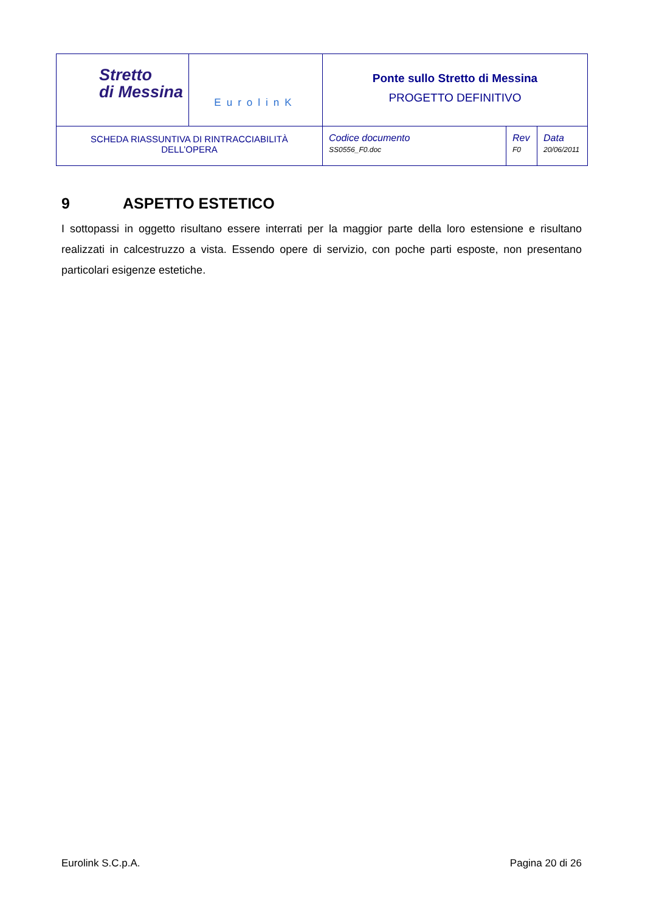| Stretto di Messina | EurolinK | Ponte sullo Stretto di Messina PROGETTO DEFINITIVO | | |
| SCHEDA RIASSUNTIVA DI RINTRACCIABILITÀ DELL’OPERA | | Codice documento SS0556_F0.doc | Rev F0 | Data 20/06/2011 |
9 ASPETTO ESTETICO
I sottopassi in oggetto risultano essere interrati per la maggior parte della loro estensione e risultano realizzati in calcestruzzo a vista. Essendo opere di servizio, con poche parti esposte, non presentano particolari esigenze estetiche.
Eurolink S.C.p.A. Pagina 20 di 26